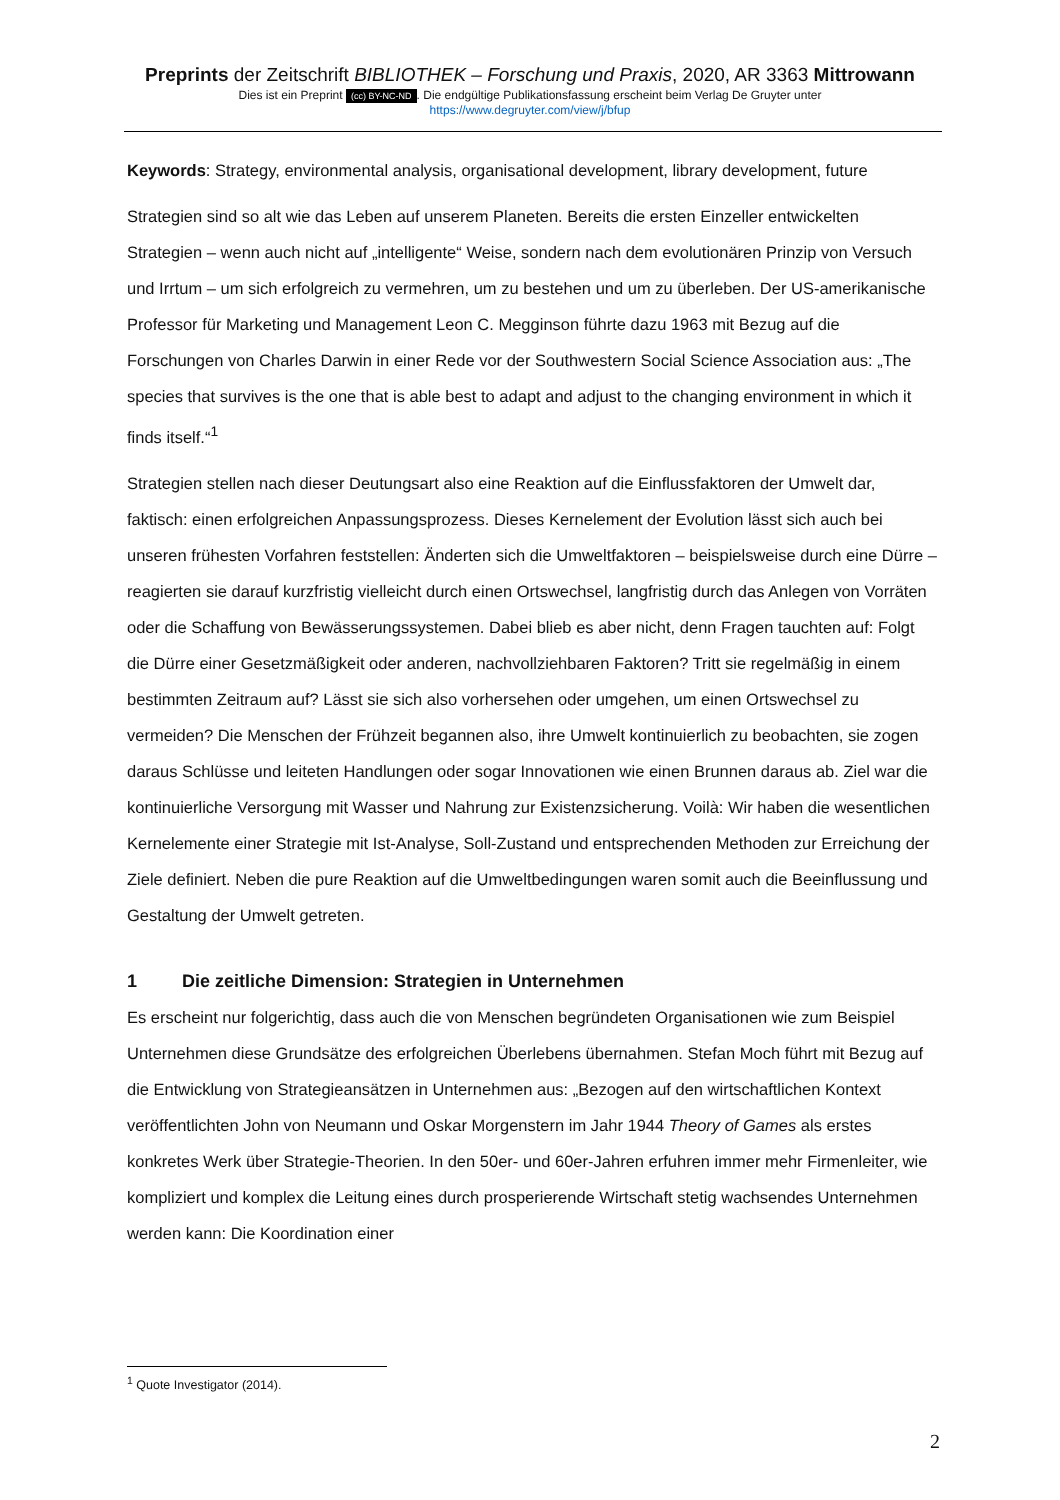Preprints der Zeitschrift BIBLIOTHEK – Forschung und Praxis, 2020, AR 3363 Mittrowann
Dies ist ein Preprint (cc) BY-NC-ND. Die endgültige Publikationsfassung erscheint beim Verlag De Gruyter unter
https://www.degruyter.com/view/j/bfup
Keywords: Strategy, environmental analysis, organisational development, library development, future
Strategien sind so alt wie das Leben auf unserem Planeten. Bereits die ersten Einzeller entwickelten Strategien – wenn auch nicht auf „intelligente“ Weise, sondern nach dem evolutionären Prinzip von Versuch und Irrtum – um sich erfolgreich zu vermehren, um zu bestehen und um zu überleben. Der US-amerikanische Professor für Marketing und Management Leon C. Megginson führte dazu 1963 mit Bezug auf die Forschungen von Charles Darwin in einer Rede vor der Southwestern Social Science Association aus: „The species that survives is the one that is able best to adapt and adjust to the changing environment in which it finds itself.“<sup>1</sup>
Strategien stellen nach dieser Deutungsart also eine Reaktion auf die Einflussfaktoren der Umwelt dar, faktisch: einen erfolgreichen Anpassungsprozess. Dieses Kernelement der Evolution lässt sich auch bei unseren frühesten Vorfahren feststellen: Änderten sich die Umweltfaktoren – beispielsweise durch eine Dürre – reagierten sie darauf kurzfristig vielleicht durch einen Ortswechsel, langfristig durch das Anlegen von Vorräten oder die Schaffung von Bewässerungssystemen. Dabei blieb es aber nicht, denn Fragen tauchten auf: Folgt die Dürre einer Gesetzmäßigkeit oder anderen, nachvollziehbaren Faktoren? Tritt sie regelmäßig in einem bestimmten Zeitraum auf? Lässt sie sich also vorhersehen oder umgehen, um einen Ortswechsel zu vermeiden? Die Menschen der Frühzeit begannen also, ihre Umwelt kontinuierlich zu beobachten, sie zogen daraus Schlüsse und leiteten Handlungen oder sogar Innovationen wie einen Brunnen daraus ab. Ziel war die kontinuierliche Versorgung mit Wasser und Nahrung zur Existenzsicherung. Voilà: Wir haben die wesentlichen Kernelemente einer Strategie mit Ist-Analyse, Soll-Zustand und entsprechenden Methoden zur Erreichung der Ziele definiert. Neben die pure Reaktion auf die Umweltbedingungen waren somit auch die Beeinflussung und Gestaltung der Umwelt getreten.
1 Die zeitliche Dimension: Strategien in Unternehmen
Es erscheint nur folgerichtig, dass auch die von Menschen begründeten Organisationen wie zum Beispiel Unternehmen diese Grundsätze des erfolgreichen Überlebens übernahmen. Stefan Moch führt mit Bezug auf die Entwicklung von Strategieansätzen in Unternehmen aus: „Bezogen auf den wirtschaftlichen Kontext veröffentlichten John von Neumann und Oskar Morgenstern im Jahr 1944 Theory of Games als erstes konkretes Werk über Strategie-Theorien. In den 50er- und 60er-Jahren erfuhren immer mehr Firmenleiter, wie kompliziert und komplex die Leitung eines durch prosperierende Wirtschaft stetig wachsendes Unternehmen werden kann: Die Koordination einer
<sup>1</sup> Quote Investigator (2014).
2